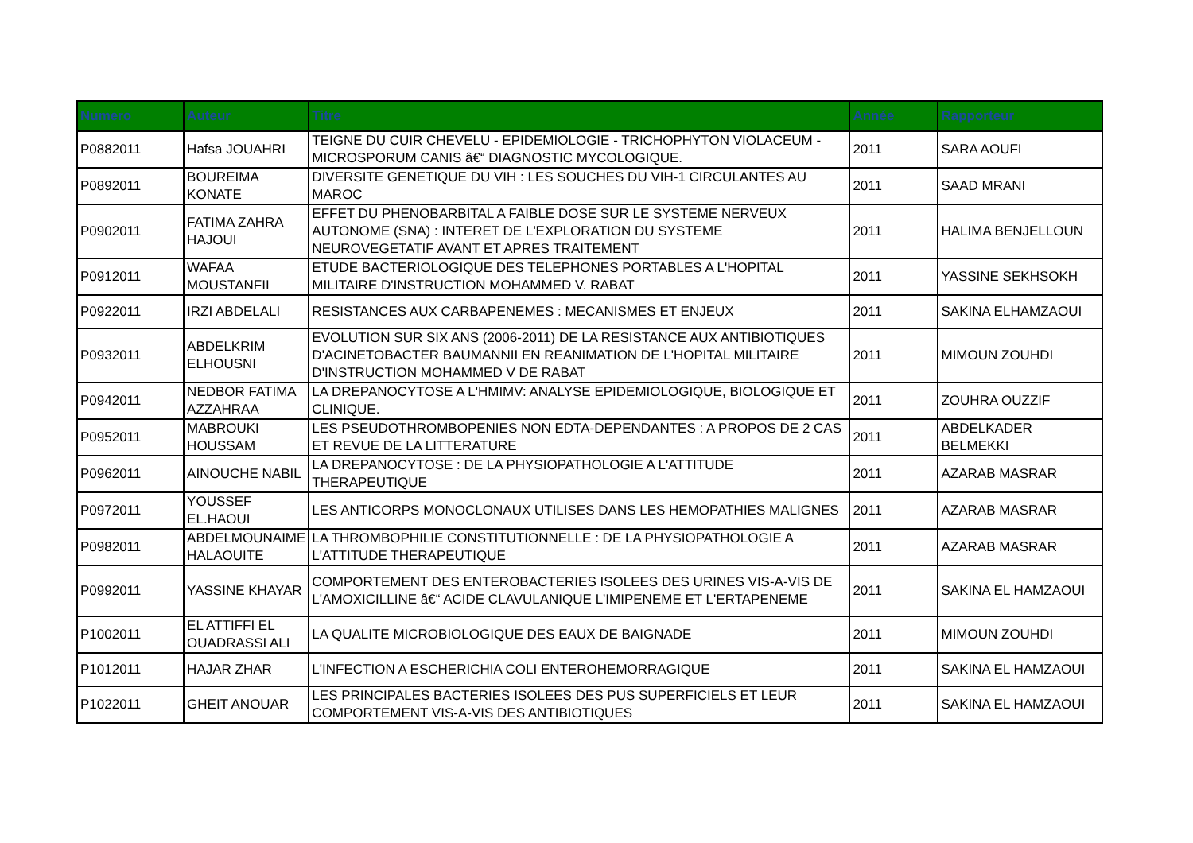| Numero | Auteur | Titre | Année | Rapporteur |
| --- | --- | --- | --- | --- |
| P0882011 | Hafsa JOUAHRI | TEIGNE DU CUIR CHEVELU - EPIDEMIOLOGIE - TRICHOPHYTON VIOLACEUM - MICROSPORUM CANIS â€“ DIAGNOSTIC MYCOLOGIQUE. | 2011 | SARA AOUFI |
| P0892011 | BOUREIMA KONATE | DIVERSITE GENETIQUE DU VIH : LES SOUCHES DU VIH-1 CIRCULANTES AU MAROC | 2011 | SAAD MRANI |
| P0902011 | FATIMA ZAHRA HAJOUI | EFFET DU PHENOBARBITAL A FAIBLE DOSE SUR LE SYSTEME NERVEUX AUTONOME (SNA) : INTERET DE L'EXPLORATION DU SYSTEME NEUROVEGETATIF AVANT ET APRES TRAITEMENT | 2011 | HALIMA BENJELLOUN |
| P0912011 | WAFAA MOUSTANFII | ETUDE BACTERIOLOGIQUE DES TELEPHONES PORTABLES A L'HOPITAL MILITAIRE D'INSTRUCTION MOHAMMED V. RABAT | 2011 | YASSINE SEKHSOKH |
| P0922011 | IRZI ABDELALI | RESISTANCES AUX CARBAPENEMES : MECANISMES ET ENJEUX | 2011 | SAKINA ELHAMZAOUI |
| P0932011 | ABDELKRIM ELHOUSNI | EVOLUTION SUR SIX ANS (2006-2011) DE LA RESISTANCE AUX ANTIBIOTIQUES D'ACINETOBACTER BAUMANNII EN REANIMATION DE L'HOPITAL MILITAIRE D'INSTRUCTION MOHAMMED V DE RABAT | 2011 | MIMOUN ZOUHDI |
| P0942011 | NEDBOR FATIMA AZZAHRAA | LA DREPANOCYTOSE A L'HMIMV: ANALYSE EPIDEMIOLOGIQUE, BIOLOGIQUE ET CLINIQUE. | 2011 | ZOUHRA OUZZIF |
| P0952011 | MABROUKI HOUSSAM | LES PSEUDOTHROMBOPENIES NON EDTA-DEPENDANTES : A PROPOS DE 2 CAS ET REVUE DE LA LITTERATURE | 2011 | ABDELKADER BELMEKKI |
| P0962011 | AINOUCHE NABIL | LA DREPANOCYTOSE : DE LA PHYSIOPATHOLOGIE A L'ATTITUDE THERAPEUTIQUE | 2011 | AZARAB MASRAR |
| P0972011 | YOUSSEF EL.HAOUI | LES ANTICORPS MONOCLONAUX UTILISES DANS LES HEMOPATHIES MALIGNES | 2011 | AZARAB MASRAR |
| P0982011 | ABDELMOUNAIME HALAOUITE | LA THROMBOPHILIE CONSTITUTIONNELLE : DE LA PHYSIOPATHOLOGIE A L'ATTITUDE THERAPEUTIQUE | 2011 | AZARAB MASRAR |
| P0992011 | YASSINE KHAYAR | COMPORTEMENT DES ENTEROBACTERIES ISOLEES DES URINES VIS-A-VIS DE L'AMOXICILLINE â€“ ACIDE CLAVULANIQUE L'IMIPENEME ET L'ERTAPENEME | 2011 | SAKINA EL HAMZAOUI |
| P1002011 | EL ATTIFFI EL OUADRASSI ALI | LA QUALITE MICROBIOLOGIQUE DES EAUX DE BAIGNADE | 2011 | MIMOUN ZOUHDI |
| P1012011 | HAJAR ZHAR | L'INFECTION A ESCHERICHIA COLI ENTEROHEMORRAGIQUE | 2011 | SAKINA EL HAMZAOUI |
| P1022011 | GHEIT ANOUAR | LES PRINCIPALES BACTERIES ISOLEES DES PUS SUPERFICIELS ET LEUR COMPORTEMENT VIS-A-VIS DES ANTIBIOTIQUES | 2011 | SAKINA EL HAMZAOUI |